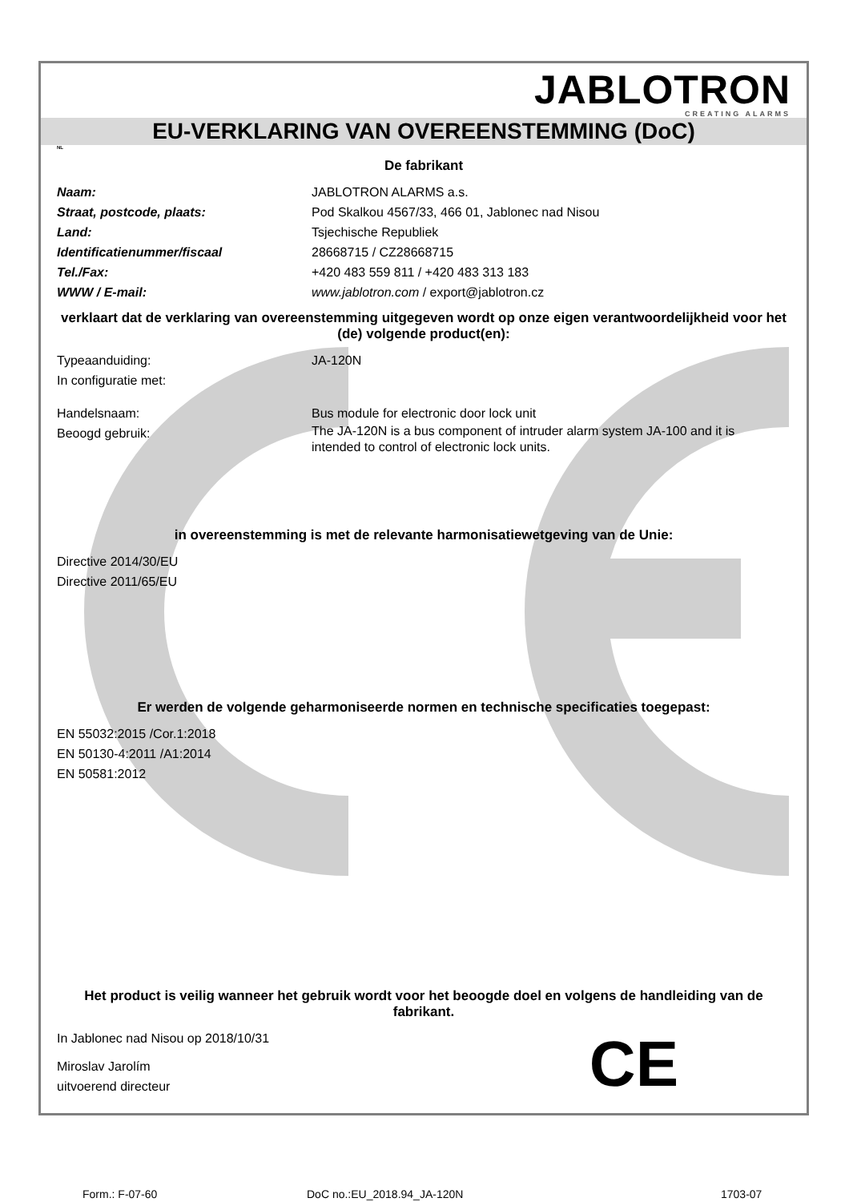JABLOTRON
CREATING ALARMS
EU-VERKLARING VAN OVEREENSTEMMING (DoC)
NL
De fabrikant
Naam: JABLOTRON ALARMS a.s.
Straat, postcode, plaats: Pod Skalkou 4567/33, 466 01, Jablonec nad Nisou
Land: Tsjechische Republiek
Identificatienummer/fiscaal 28668715 / CZ28668715
Tel./Fax: +420 483 559 811 / +420 483 313 183
WWW / E-mail: www.jablotron.com / export@jablotron.cz
verklaart dat de verklaring van overeenstemming uitgegeven wordt op onze eigen verantwoordelijkheid voor het (de) volgende product(en):
Typeaanduiding: JA-120N
In configuratie met:
Handelsnaam: Bus module for electronic door lock unit
Beoogd gebruik: The JA-120N is a bus component of intruder alarm system JA-100 and it is intended to control of electronic lock units.
in overeenstemming is met de relevante harmonisatiewetgeving van de Unie:
Directive 2014/30/EU
Directive 2011/65/EU
Er werden de volgende geharmoniseerde normen en technische specificaties toegepast:
EN 55032:2015 /Cor.1:2018
EN 50130-4:2011 /A1:2014
EN 50581:2012
Het product is veilig wanneer het gebruik wordt voor het beoogde doel en volgens de handleiding van de fabrikant.
In Jablonec nad Nisou op 2018/10/31
Miroslav Jarolím
uitvoerend directeur
CE
Form.: F-07-60 DoC no.:EU_2018.94_JA-120N 1703-07